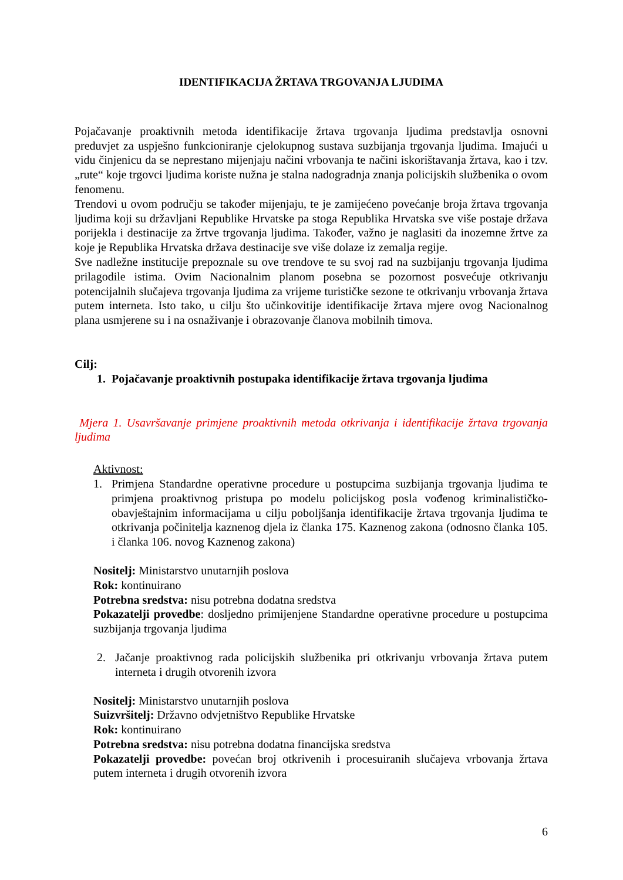IDENTIFIKACIJA ŽRTAVA TRGOVANJA LJUDIMA
Pojačavanje proaktivnih metoda identifikacije žrtava trgovanja ljudima predstavlja osnovni preduvjet za uspješno funkcioniranje cjelokupnog sustava suzbijanja trgovanja ljudima. Imajući u vidu činjenicu da se neprestano mijenjaju načini vrbovanja te načini iskorištavanja žrtava, kao i tzv. „rute“ koje trgovci ljudima koriste nužna je stalna nadogradnja znanja policijskih službenika o ovom fenomenu.
Trendovi u ovom području se također mijenjaju, te je zamijećeno povećanje broja žrtava trgovanja ljudima koji su državljani Republike Hrvatske pa stoga Republika Hrvatska sve više postaje država porijekla i destinacije za žrtve trgovanja ljudima. Također, važno je naglasiti da inozemne žrtve za koje je Republika Hrvatska država destinacije sve više dolaze iz zemalja regije.
Sve nadležne institucije prepoznale su ove trendove te su svoj rad na suzbijanju trgovanja ljudima prilagodile istima. Ovim Nacionalnim planom posebna se pozornost posvećuje otkrivanju potencijalnih slučajeva trgovanja ljudima za vrijeme turističke sezone te otkrivanju vrbovanja žrtava putem interneta. Isto tako, u cilju što učinkovitije identifikacije žrtava mjere ovog Nacionalnog plana usmjerene su i na osnaživanje i obrazovanje članova mobilnih timova.
Cilj:
1. Pojačavanje proaktivnih postupaka identifikacije žrtava trgovanja ljudima
Mjera 1. Usavršavanje primjene proaktivnih metoda otkrivanja i identifikacije žrtava trgovanja ljudima
Aktivnost:
1. Primjena Standardne operativne procedure u postupcima suzbijanja trgovanja ljudima te primjena proaktivnog pristupa po modelu policijskog posla vođenog kriminalističko-obavještajnim informacijama u cilju poboljšanja identifikacije žrtava trgovanja ljudima te otkrivanja počinitelja kaznenog djela iz članka 175. Kaznenog zakona (odnosno članka 105. i članka 106. novog Kaznenog zakona)
Nositelj: Ministarstvo unutarnjih poslova
Rok: kontinuirano
Potrebna sredstva: nisu potrebna dodatna sredstva
Pokazatelji provedbe: dosljedno primijenjene Standardne operativne procedure u postupcima suzbijanja trgovanja ljudima
2. Jačanje proaktivnog rada policijskih službenika pri otkrivanju vrbovanja žrtava putem interneta i drugih otvorenih izvora
Nositelj: Ministarstvo unutarnjih poslova
Suizvršitelj: Državno odvjetništvo Republike Hrvatske
Rok: kontinuirano
Potrebna sredstva: nisu potrebna dodatna financijska sredstva
Pokazatelji provedbe: povećan broj otkrivenih i procesuiranih slučajeva vrbovanja žrtava putem interneta i drugih otvorenih izvora
6